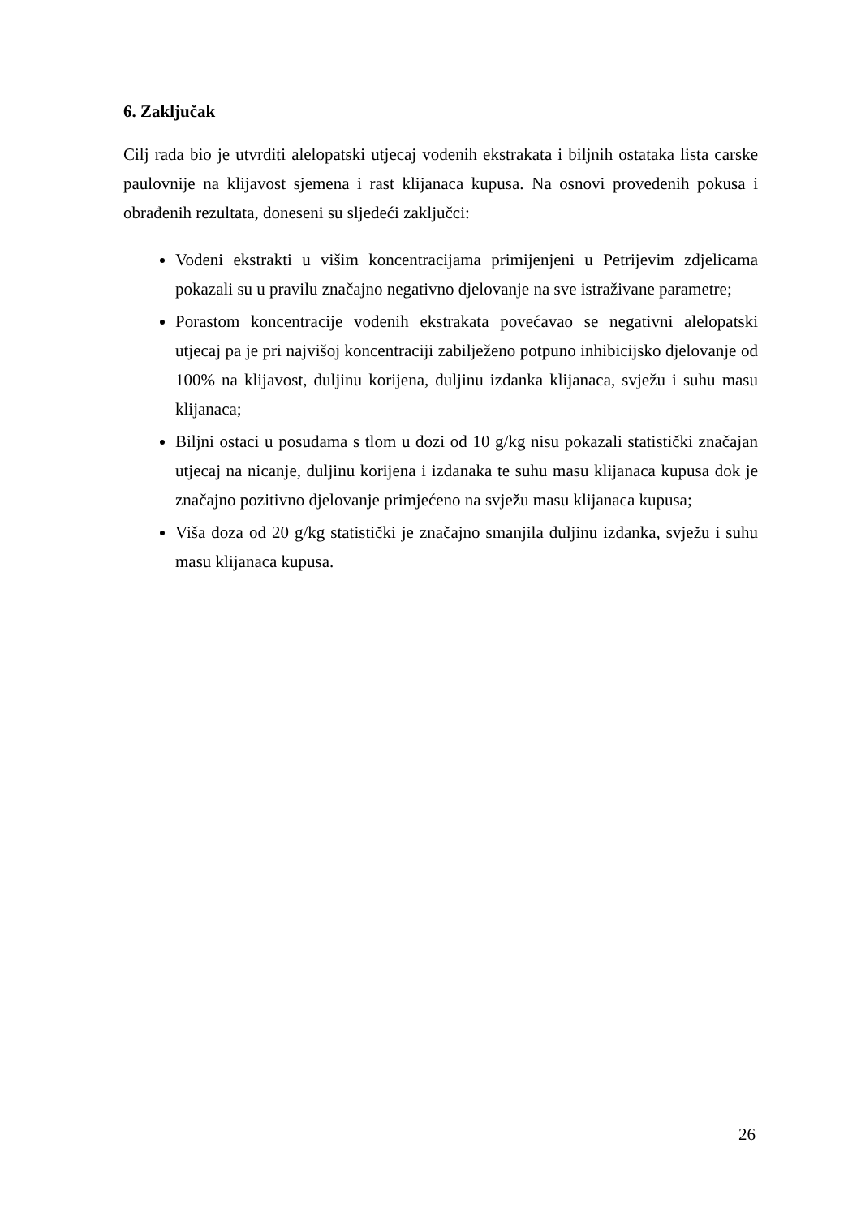6. Zaključak
Cilj rada bio je utvrditi alelopatski utjecaj vodenih ekstrakata i biljnih ostataka lista carske paulovnije na klijavost sjemena i rast klijanaca kupusa. Na osnovi provedenih pokusa i obrađenih rezultata, doneseni su sljedeći zaključci:
Vodeni ekstrakti u višim koncentracijama primijenjeni u Petrijevim zdjelicama pokazali su u pravilu značajno negativno djelovanje na sve istraživane parametre;
Porastom koncentracije vodenih ekstrakata povećavao se negativni alelopatski utjecaj pa je pri najvišoj koncentraciji zabilježeno potpuno inhibicijsko djelovanje od 100% na klijavost, duljinu korijena, duljinu izdanka klijanaca, svježu i suhu masu klijanaca;
Biljni ostaci u posudama s tlom u dozi od 10 g/kg nisu pokazali statistički značajan utjecaj na nicanje, duljinu korijena i izdanaka te suhu masu klijanaca kupusa dok je značajno pozitivno djelovanje primjećeno na svježu masu klijanaca kupusa;
Viša doza od 20 g/kg statistički je značajno smanjila duljinu izdanka, svježu i suhu masu klijanaca kupusa.
26